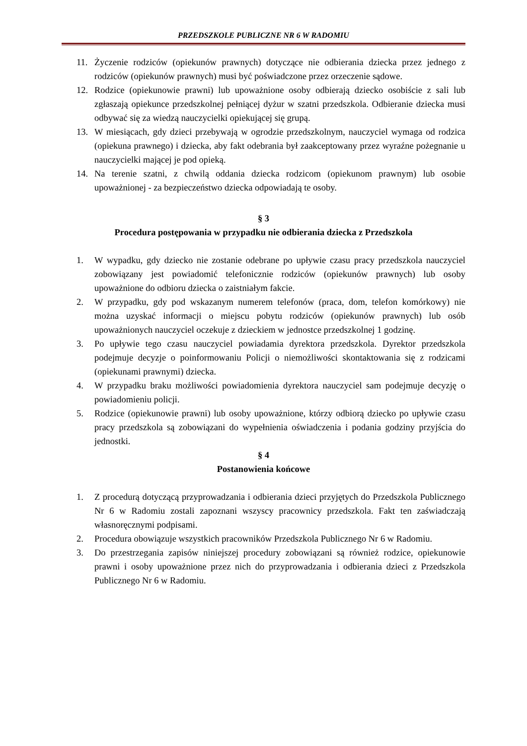PRZEDSZKOLE PUBLICZNE NR 6 W RADOMIU
11. Życzenie rodziców (opiekunów prawnych) dotyczące nie odbierania dziecka przez jednego z rodziców (opiekunów prawnych) musi być poświadczone przez orzeczenie sądowe.
12. Rodzice (opiekunowie prawni) lub upoważnione osoby odbierają dziecko osobiście z sali lub zgłaszają opiekunce przedszkolnej pełniącej dyżur w szatni przedszkola. Odbieranie dziecka musi odbywać się za wiedzą nauczycielki opiekującej się grupą.
13. W miesiącach, gdy dzieci przebywają w ogrodzie przedszkolnym, nauczyciel wymaga od rodzica (opiekuna prawnego) i dziecka, aby fakt odebrania był zaakceptowany przez wyraźne pożegnanie u nauczycielki mającej je pod opieką.
14. Na terenie szatni, z chwilą oddania dziecka rodzicom (opiekunom prawnym) lub osobie upoważnionej - za bezpieczeństwo dziecka odpowiadają te osoby.
§ 3
Procedura postępowania w przypadku nie odbierania dziecka z Przedszkola
1. W wypadku, gdy dziecko nie zostanie odebrane po upływie czasu pracy przedszkola nauczyciel zobowiązany jest powiadomić telefonicznie rodziców (opiekunów prawnych) lub osoby upoważnione do odbioru dziecka o zaistniałym fakcie.
2. W przypadku, gdy pod wskazanym numerem telefonów (praca, dom, telefon komórkowy) nie można uzyskać informacji o miejscu pobytu rodziców (opiekunów prawnych) lub osób upoważnionych nauczyciel oczekuje z dzieckiem w jednostce przedszkolnej 1 godzinę.
3. Po upływie tego czasu nauczyciel powiadamia dyrektora przedszkola. Dyrektor przedszkola podejmuje decyzje o poinformowaniu Policji o niemożliwości skontaktowania się z rodzicami (opiekunami prawnymi) dziecka.
4. W przypadku braku możliwości powiadomienia dyrektora nauczyciel sam podejmuje decyzję o powiadomieniu policji.
5. Rodzice (opiekunowie prawni) lub osoby upoważnione, którzy odbiorą dziecko po upływie czasu pracy przedszkola są zobowiązani do wypełnienia oświadczenia i podania godziny przyjścia do jednostki.
§ 4
Postanowienia końcowe
1. Z procedurą dotyczącą przyprowadzania i odbierania dzieci przyjętych do Przedszkola Publicznego Nr 6 w Radomiu zostali zapoznani wszyscy pracownicy przedszkola. Fakt ten zaświadczają własnoręcznymi podpisami.
2. Procedura obowiązuje wszystkich pracowników Przedszkola Publicznego Nr 6 w Radomiu.
3. Do przestrzegania zapisów niniejszej procedury zobowiązani są również rodzice, opiekunowie prawni i osoby upoważnione przez nich do przyprowadzania i odbierania dzieci z Przedszkola Publicznego Nr 6 w Radomiu.